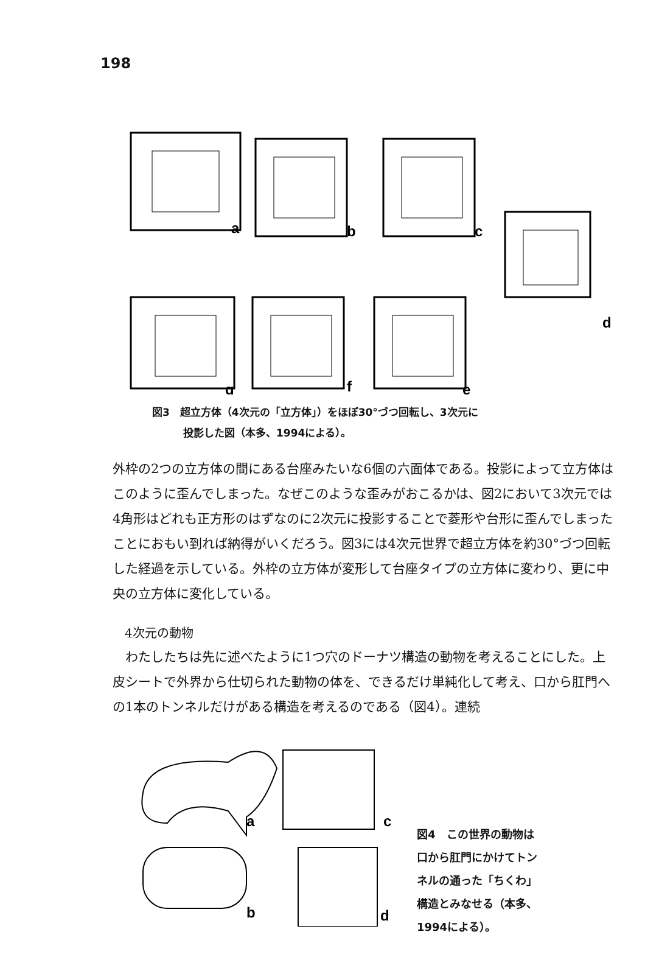198
a
b
c
d
e
f
g
図3　超立方体（4次元の「立方体」）をほぼ30°づつ回転し、3次元に
　　　投影した図（本多、1994による）。
外枠の2つの立方体の間にある台座みたいな6個の六面体である。投影によって立方体はこのように歪んでしまった。なぜこのような歪みがおこるかは、図2において3次元では4角形はどれも正方形のはずなのに2次元に投影することで菱形や台形に歪んでしまったことにおもい到れば納得がいくだろう。図3には4次元世界で超立方体を約30°づつ回転した経過を示している。外枠の立方体が変形して台座タイプの立方体に変わり、更に中央の立方体に変化している。
4次元の動物
　わたしたちは先に述べたように1つ穴のドーナツ構造の動物を考えることにした。上皮シートで外界から仕切られた動物の体を、できるだけ単純化して考え、口から肛門への1本のトンネルだけがある構造を考えるのである（図4）。連続
a
b
c
d
図4　この世界の動物は
口から肛門にかけてトン
ネルの通った「ちくわ」
構造とみなせる（本多、
1994による）。